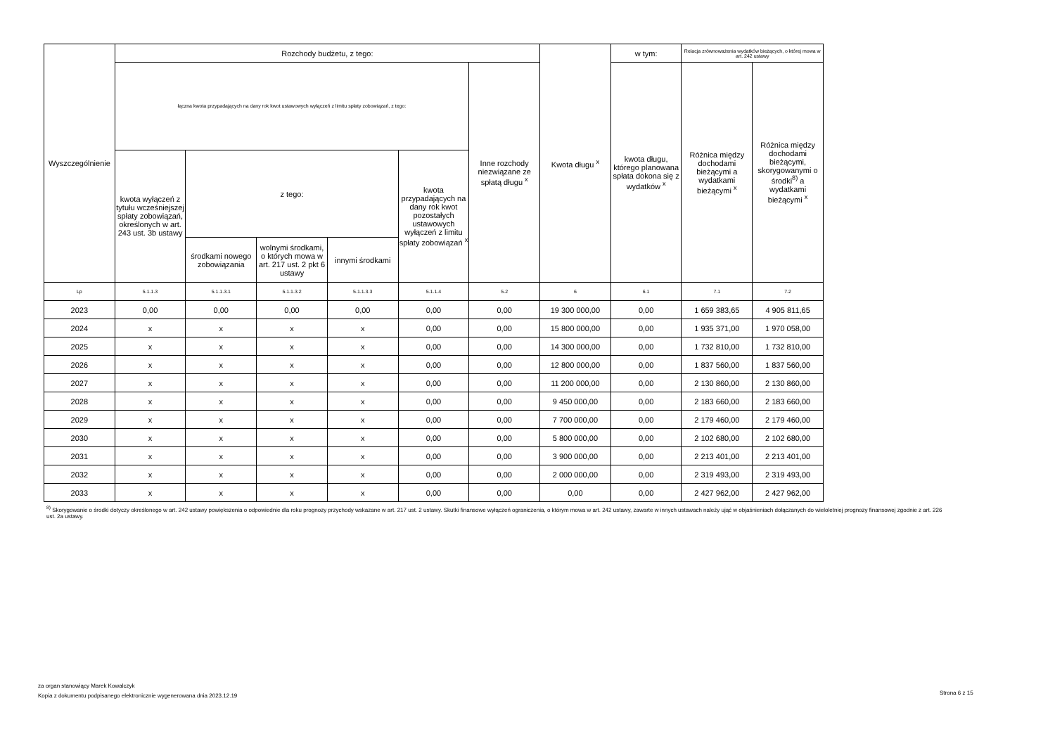| Wyszczególnienie | Rozchody budżetu, z tego: | | | | | | Kwota długu <sup>x</sup> | w tym: | Relacja zrównoważenia wydatków bieżących, o której mowa w art. 242 ustawy | |
| --- | --- | --- | --- | --- | --- | --- | --- | --- | --- | --- |
| | łączna kwota przypadających na dany rok kwot ustawowych wyłączeń z limitu spłaty zobowiązań, z tego: | | | | | Inne rozchody niezwiązane ze spłatą długu <sup>x</sup> | | kwota długu, którego planowana spłata dokona się z wydatków <sup>x</sup> | Różnica między dochodami bieżącymi a wydatkami bieżącymi <sup>x</sup> | Różnica między dochodami bieżącymi, skorygowanymi o środki<sup>8)</sup> a wydatkami bieżącymi <sup>x</sup> |
| | kwota wyłączeń z tytułu wcześniejszej spłaty zobowiązań, określonych w art. 243 ust. 3b ustawy | z tego: | | | kwota przypadających na dany rok kwot pozostałych ustawowych wyłączeń z limitu spłaty zobowiązań <sup>x</sup> | | | | | |
| | | środkami nowego zobowiązania | wolnymi środkami, o których mowa w art. 217 ust. 2 pkt 6 ustawy | innymi środkami | | | | | | |
| Lp | 5.1.1.3 | 5.1.1.3.1 | 5.1.1.3.2 | 5.1.1.3.3 | 5.1.1.4 | 5.2 | 6 | 6.1 | 7.1 | 7.2 |
| 2023 | 0,00 | 0,00 | 0,00 | 0,00 | 0,00 | 0,00 | 19 300 000,00 | 0,00 | 1 659 383,65 | 4 905 811,65 |
| 2024 | x | x | x | x | 0,00 | 0,00 | 15 800 000,00 | 0,00 | 1 935 371,00 | 1 970 058,00 |
| 2025 | x | x | x | x | 0,00 | 0,00 | 14 300 000,00 | 0,00 | 1 732 810,00 | 1 732 810,00 |
| 2026 | x | x | x | x | 0,00 | 0,00 | 12 800 000,00 | 0,00 | 1 837 560,00 | 1 837 560,00 |
| 2027 | x | x | x | x | 0,00 | 0,00 | 11 200 000,00 | 0,00 | 2 130 860,00 | 2 130 860,00 |
| 2028 | x | x | x | x | 0,00 | 0,00 | 9 450 000,00 | 0,00 | 2 183 660,00 | 2 183 660,00 |
| 2029 | x | x | x | x | 0,00 | 0,00 | 7 700 000,00 | 0,00 | 2 179 460,00 | 2 179 460,00 |
| 2030 | x | x | x | x | 0,00 | 0,00 | 5 800 000,00 | 0,00 | 2 102 680,00 | 2 102 680,00 |
| 2031 | x | x | x | x | 0,00 | 0,00 | 3 900 000,00 | 0,00 | 2 213 401,00 | 2 213 401,00 |
| 2032 | x | x | x | x | 0,00 | 0,00 | 2 000 000,00 | 0,00 | 2 319 493,00 | 2 319 493,00 |
| 2033 | x | x | x | x | 0,00 | 0,00 | 0,00 | 0,00 | 2 427 962,00 | 2 427 962,00 |
<sup>8)</sup> Skorygowanie o środki dotyczy określonego w art. 242 ustawy powiększenia o odpowiednie dla roku prognozy przychody wskazane w art. 217 ust. 2 ustawy. Skutki finansowe wyłączeń ograniczenia, o którym mowa w art. 242 ustawy, zawarte w innych ustawach należy ująć w objaśnieniach dołączanych do wieloletniej prognozy finansowej zgodnie z art. 226 ust. 2a ustawy.
za organ stanowiący Marek Kowalczyk
Kopia z dokumentu podpisanego elektronicznie wygenerowana dnia 2023.12.19
Strona 6 z 15